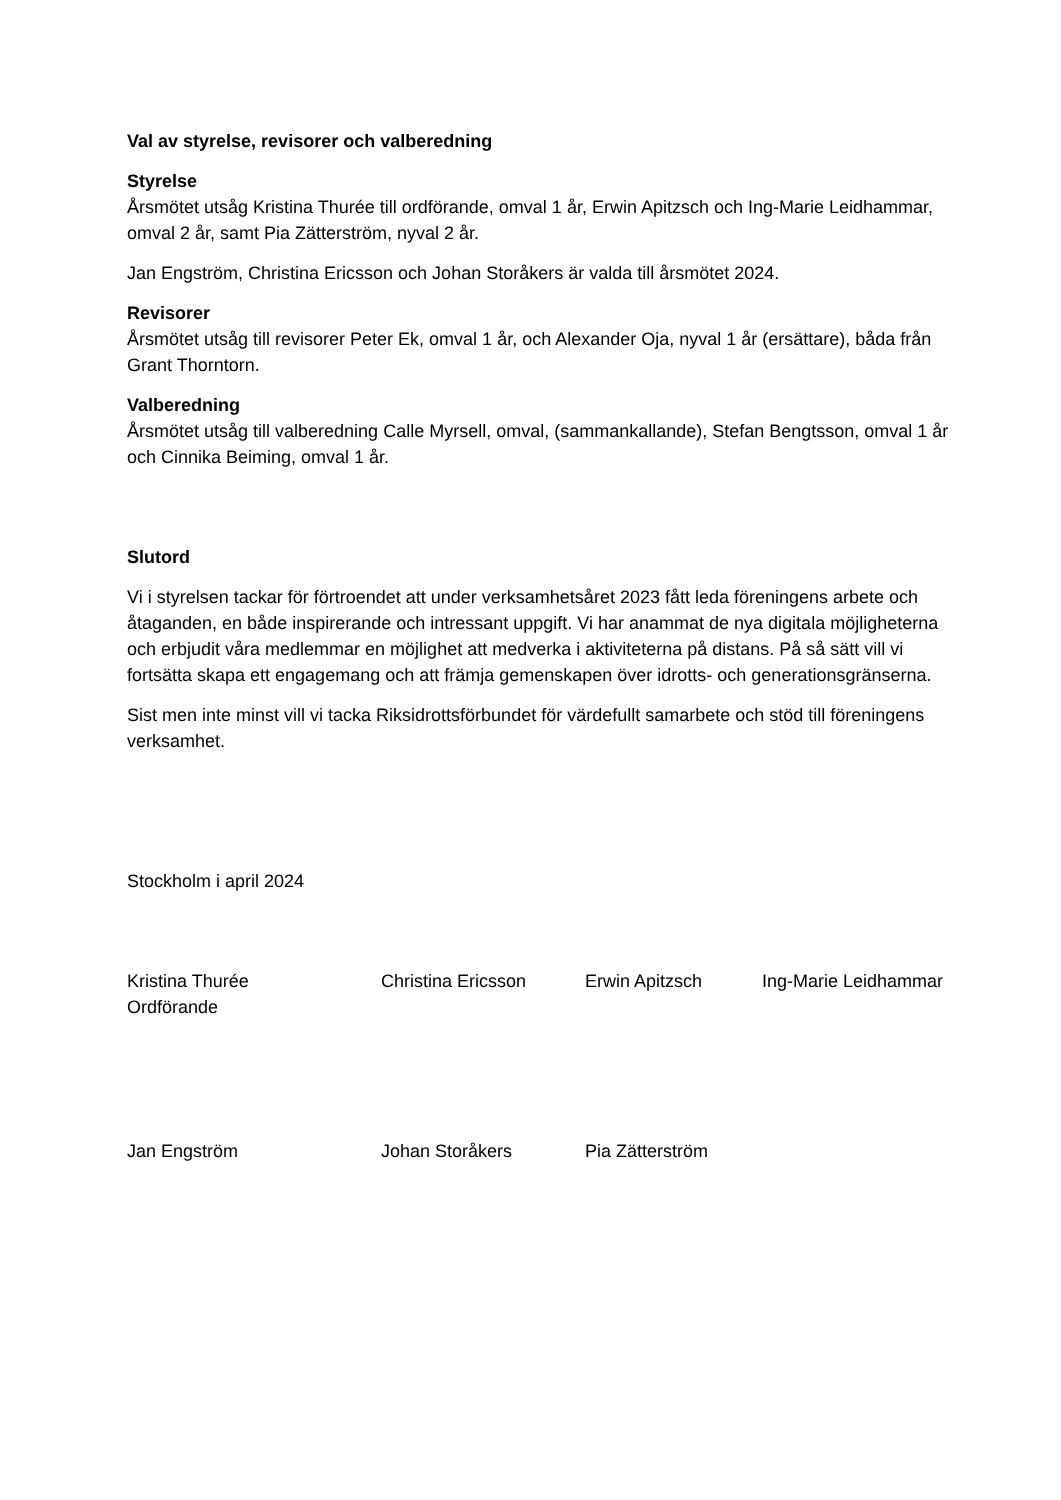Val av styrelse, revisorer och valberedning
Styrelse
Årsmötet utsåg Kristina Thurée till ordförande, omval 1 år, Erwin Apitzsch och Ing-Marie Leidhammar, omval 2 år, samt Pia Zätterström, nyval 2 år.
Jan Engström, Christina Ericsson och Johan Storåkers är valda till årsmötet 2024.
Revisorer
Årsmötet utsåg till revisorer Peter Ek, omval 1 år, och Alexander Oja, nyval 1 år (ersättare), båda från Grant Thorntorn.
Valberedning
Årsmötet utsåg till valberedning Calle Myrsell, omval, (sammankallande), Stefan Bengtsson, omval 1 år och Cinnika Beiming, omval 1 år.
Slutord
Vi i styrelsen tackar för förtroendet att under verksamhetsåret 2023 fått leda föreningens arbete och åtaganden, en både inspirerande och intressant uppgift. Vi har anammat de nya digitala möjligheterna och erbjudit våra medlemmar en möjlighet att medverka i aktiviteterna på distans. På så sätt vill vi fortsätta skapa ett engagemang och att främja gemenskapen över idrotts- och generationsgränserna.
Sist men inte minst vill vi tacka Riksidrottsförbundet för värdefullt samarbete och stöd till föreningens verksamhet.
Stockholm i april 2024
Kristina Thurée
Ordförande
Christina Ericsson Erwin Apitzsch Ing-Marie Leidhammar
Jan Engström Johan Storåkers Pia Zätterström